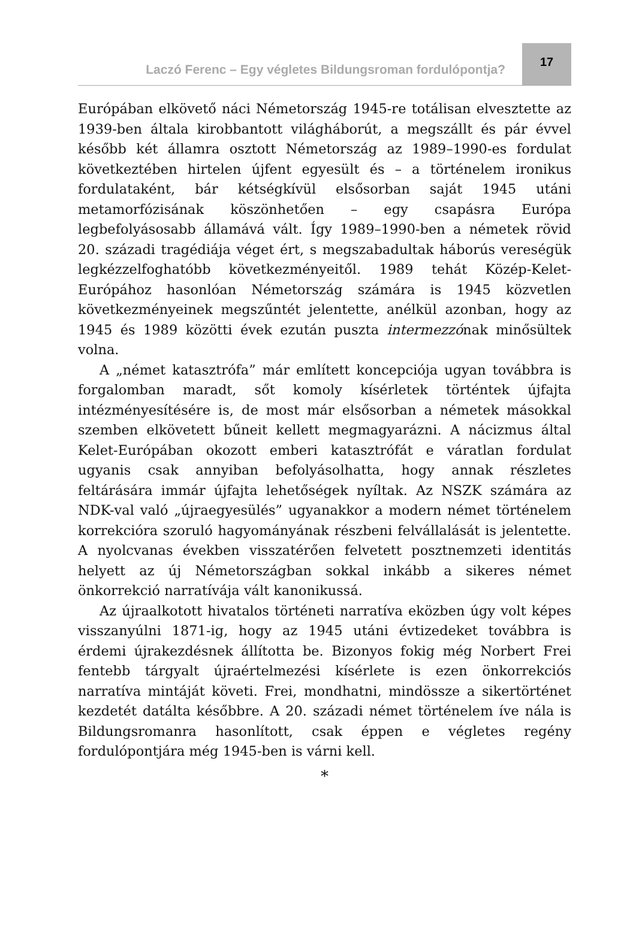Laczó Ferenc – Egy végletes Bildungsroman fordulópontja?
17
Európában elkövető náci Németország 1945-re totálisan elvesztette az 1939-ben általa kirobbantott világháborút, a megszállt és pár évvel később két államra osztott Németország az 1989–1990-es fordulat következtében hirtelen újfent egyesült és – a történelem ironikus fordulataként, bár kétségkívül elsősorban saját 1945 utáni metamorfózisának köszönhetően – egy csapásra Európa legbefolyásosabb államává vált. Így 1989–1990-ben a németek rövid 20. századi tragédiája véget ért, s megszabadultak háborús vereségük legkézzelfoghatóbb következményeitől. 1989 tehát Közép-Kelet-Európához hasonlóan Németország számára is 1945 közvetlen következményeinek megszűntét jelentette, anélkül azonban, hogy az 1945 és 1989 közötti évek ezután puszta intermezzónak minősültek volna.
A „német katasztrófa” már említett koncepciója ugyan továbbra is forgalomban maradt, sőt komoly kísérletek történtek újfajta intézményesítésére is, de most már elsősorban a németek másokkal szemben elkövetett bűneit kellett megmagyarázni. A nácizmus által Kelet-Európában okozott emberi katasztrófát e váratlan fordulat ugyanis csak annyiban befolyásolhatta, hogy annak részletes feltárására immár újfajta lehetőségek nyíltak. Az NSZK számára az NDK-val való „újraegyesülés” ugyanakkor a modern német történelem korrekcióra szoruló hagyományának részbeni felvállalását is jelentette. A nyolcvanas években visszatérően felvetett posztnemzeti identitás helyett az új Németországban sokkal inkább a sikeres német önkorrekció narratívája vált kanonikussá.
Az újraalkotott hivatalos történeti narratíva eközben úgy volt képes visszanyúlni 1871-ig, hogy az 1945 utáni évtizedeket továbbra is érdemi újrakezdésnek állította be. Bizonyos fokig még Norbert Frei fentebb tárgyalt újraértelmezési kísérlete is ezen önkorrekciós narratíva mintáját követi. Frei, mondhatni, mindössze a sikertörténet kezdetét datálta későbbre. A 20. századi német történelem íve nála is Bildungsromanra hasonlított, csak éppen e végletes regény fordulópontjára még 1945-ben is várni kell.
*